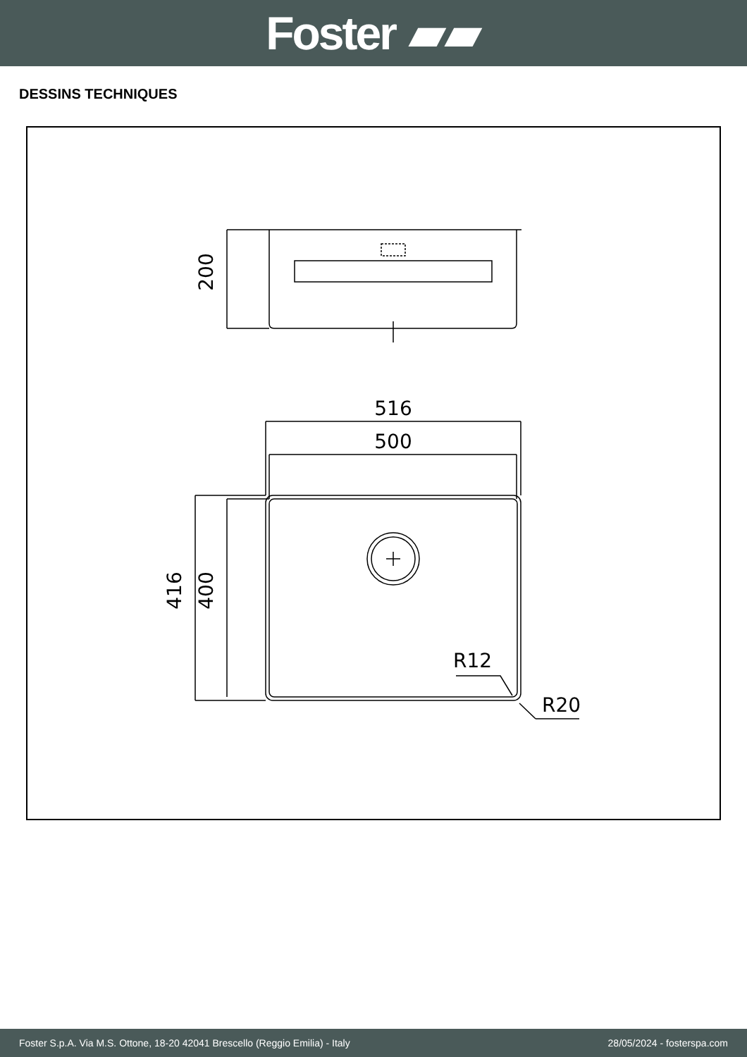Foster ▰▰
DESSINS TECHNIQUES
516
500
200
416
400
R12
R20
Foster S.p.A. Via M.S. Ottone, 18-20 42041 Brescello (Reggio Emilia) - Italy 28/05/2024 - fosterspa.com